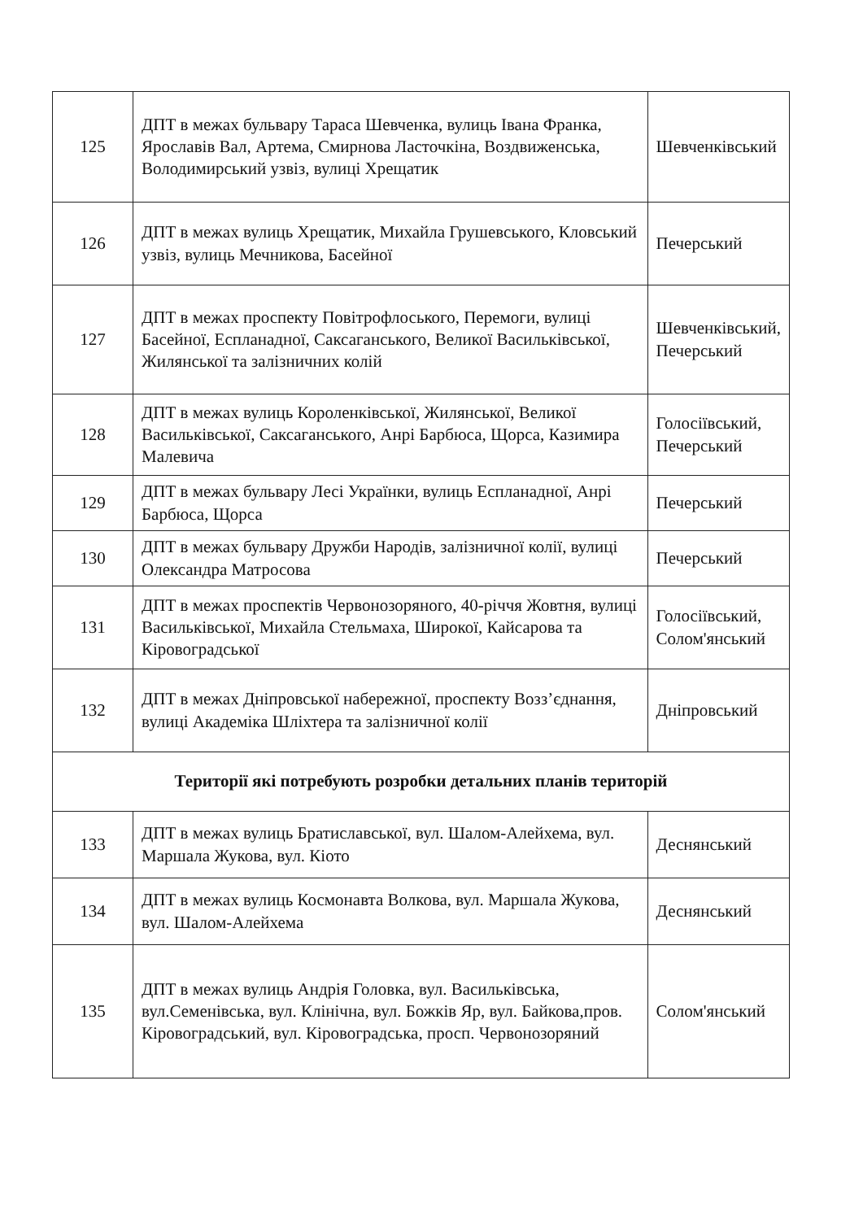| 125 | ДПТ в межах бульвару Тараса Шевченка, вулиць Івана Франка, Ярославів Вал, Артема, Смирнова Ласточкіна, Воздвиженська, Володимирський узвіз, вулиці Хрещатик | Шевченківський |
| 126 | ДПТ в межах вулиць Хрещатик, Михайла Грушевського, Кловський узвіз, вулиць Мечникова, Басейної | Печерський |
| 127 | ДПТ в межах проспекту Повітрофлоського, Перемоги, вулиці Басейної, Еспланадної, Саксаганського, Великої Васильківської, Жилянської та залізничних колій | Шевченківський, Печерський |
| 128 | ДПТ в межах вулиць Короленківської, Жилянської, Великої Васильківської, Саксаганського, Анрі Барбюса, Щорса, Казимира Малевича | Голосіївський, Печерський |
| 129 | ДПТ в межах бульвару Лесі Українки, вулиць Еспланадної, Анрі Барбюса, Щорса | Печерський |
| 130 | ДПТ в межах бульвару Дружби Народів, залізничної колії, вулиці Олександра Матросова | Печерський |
| 131 | ДПТ в межах проспектів Червонозоряного, 40-річчя Жовтня, вулиці Васильківської, Михайла Стельмаха, Широкої, Кайсарова та Кіровоградської | Голосіївський, Солом'янський |
| 132 | ДПТ в межах Дніпровської набережної, проспекту Возз’єднання, вулиці Академіка Шліхтера та залізничної колії | Дніпровський |
| Території які потребують розробки детальних планів територій | | |
| 133 | ДПТ в межах вулиць Братиславської, вул. Шалом-Алейхема, вул. Маршала Жукова, вул. Кіото | Деснянський |
| 134 | ДПТ в межах вулиць Космонавта Волкова, вул. Маршала Жукова, вул. Шалом-Алейхема | Деснянський |
| 135 | ДПТ в межах вулиць Андрія Головка, вул. Васильківська, вул.Семенівська, вул. Клінічна, вул. Божків Яр, вул. Байкова,пров. Кіровоградський, вул. Кіровоградська, просп. Червонозоряний | Солом'янський |